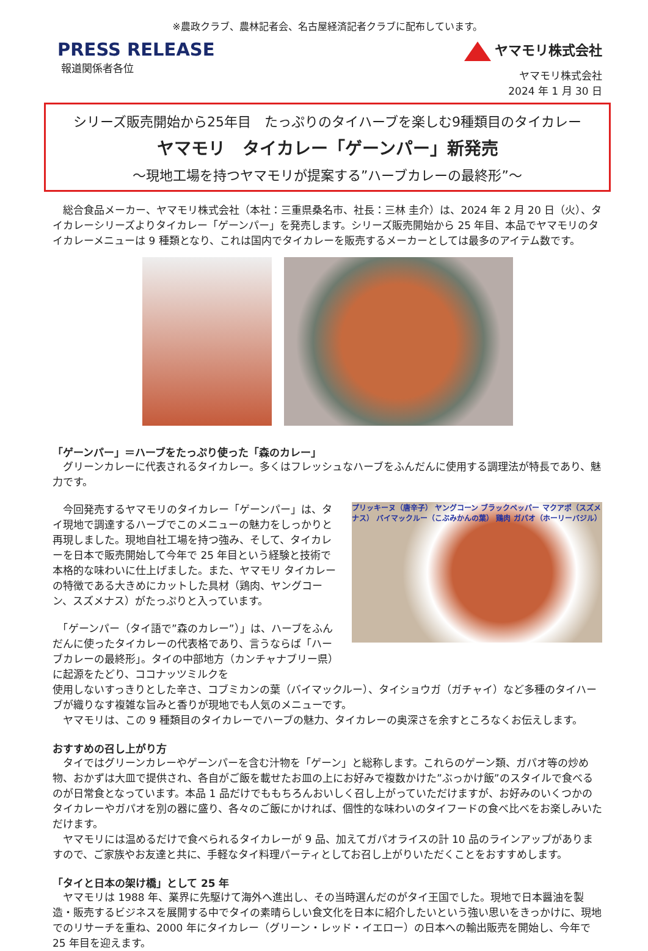※農政クラブ、農林記者会、名古屋経済記者クラブに配布しています。
PRESS RELEASE
報道関係者各位
ヤマモリ株式会社
ヤマモリ株式会社
2024 年 1 月 30 日
シリーズ販売開始から25年目　たっぷりのタイハーブを楽しむ9種類目のタイカレー
ヤマモリ　タイカレー「ゲーンパー」新発売
～現地工場を持つヤマモリが提案する”ハーブカレーの最終形”～
　総合食品メーカー、ヤマモリ株式会社（本社：三重県桑名市、社長：三林 圭介）は、2024 年 2 月 20 日（火）、タイカレーシリーズよりタイカレー「ゲーンパー」を発売します。シリーズ販売開始から 25 年目、本品でヤマモリのタイカレーメニューは 9 種類となり、これは国内でタイカレーを販売するメーカーとしては最多のアイテム数です。
「ゲーンパー」＝ハーブをたっぷり使った「森のカレー」
　グリーンカレーに代表されるタイカレー。多くはフレッシュなハーブをふんだんに使用する調理法が特長であり、魅力です。
　今回発売するヤマモリのタイカレー「ゲーンパー」は、タイ現地で調達するハーブでこのメニューの魅力をしっかりと再現しました。現地自社工場を持つ強み、そして、タイカレーを日本で販売開始して今年で 25 年目という経験と技術で本格的な味わいに仕上げました。また、ヤマモリ タイカレーの特徴である大きめにカットした具材（鶏肉、ヤングコーン、スズメナス）がたっぷりと入っています。
　「ゲーンパー（タイ語で”森のカレー”）」は、ハーブをふんだんに使ったタイカレーの代表格であり、言うならば「ハーブカレーの最終形」。タイの中部地方（カンチャナブリー県）に起源をたどり、ココナッツミルクを
プリッキーヌ（唐辛子） ヤングコーン ブラックペッパー マクアポ（スズメナス） バイマックルー（こぶみかんの葉） 鶏肉 ガパオ（ホーリーバジル）
使用しないすっきりとした辛さ、コブミカンの葉（バイマックルー）、タイショウガ（ガチャイ）など多種のタイハーブが織りなす複雑な旨みと香りが現地でも人気のメニューです。
　ヤマモリは、この 9 種類目のタイカレーでハーブの魅力、タイカレーの奥深さを余すところなくお伝えします。
おすすめの召し上がり方
　タイではグリーンカレーやゲーンパーを含む汁物を「ゲーン」と総称します。これらのゲーン類、ガパオ等の炒め物、おかずは大皿で提供され、各自がご飯を載せたお皿の上にお好みで複数かけた”ぶっかけ飯”のスタイルで食べるのが日常食となっています。本品 1 品だけでももちろんおいしく召し上がっていただけますが、お好みのいくつかのタイカレーやガパオを別の器に盛り、各々のご飯にかければ、個性的な味わいのタイフードの食べ比べをお楽しみいただけます。
　ヤマモリには温めるだけで食べられるタイカレーが 9 品、加えてガパオライスの計 10 品のラインアップがありますので、ご家族やお友達と共に、手軽なタイ料理パーティとしてお召し上がりいただくことをおすすめします。
「タイと日本の架け橋」として 25 年
　ヤマモリは 1988 年、業界に先駆けて海外へ進出し、その当時選んだのがタイ王国でした。現地で日本醤油を製造・販売するビジネスを展開する中でタイの素晴らしい食文化を日本に紹介したいという強い思いをきっかけに、現地でのリサーチを重ね、2000 年にタイカレー（グリーン・レッド・イエロー）の日本への輸出販売を開始し、今年で 25 年目を迎えます。